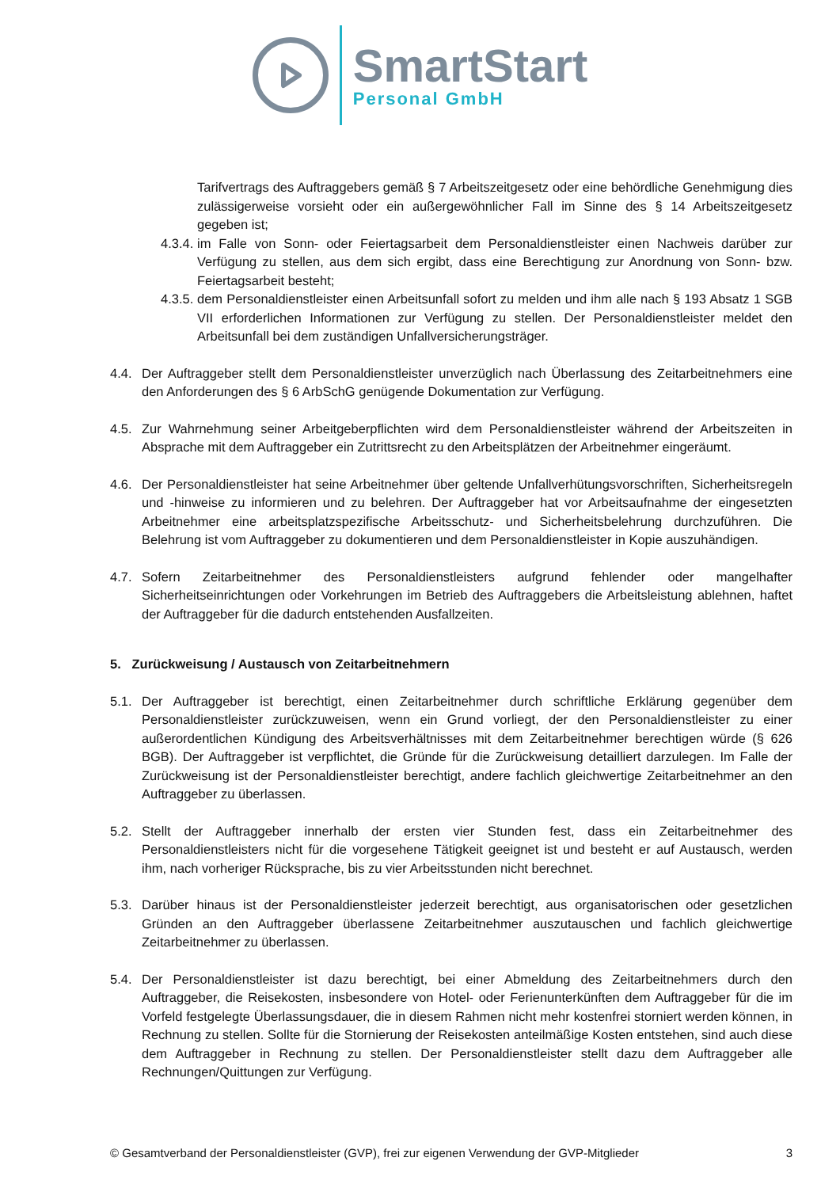SmartStart
Personal GmbH
Tarifvertrags des Auftraggebers gemäß § 7 Arbeitszeitgesetz oder eine behördliche Genehmigung dies zulässigerweise vorsieht oder ein außergewöhnlicher Fall im Sinne des § 14 Arbeitszeitgesetz gegeben ist;
4.3.4.
im Falle von Sonn- oder Feiertagsarbeit dem Personaldienstleister einen Nachweis darüber zur Verfügung zu stellen, aus dem sich ergibt, dass eine Berechtigung zur Anordnung von Sonn- bzw. Feiertagsarbeit besteht;
4.3.5.
dem Personaldienstleister einen Arbeitsunfall sofort zu melden und ihm alle nach § 193 Absatz 1 SGB VII erforderlichen Informationen zur Verfügung zu stellen. Der Personaldienstleister meldet den Arbeitsunfall bei dem zuständigen Unfallversicherungsträger.
4.4. Der Auftraggeber stellt dem Personaldienstleister unverzüglich nach Überlassung des Zeitarbeitnehmers eine den Anforderungen des § 6 ArbSchG genügende Dokumentation zur Verfügung.
4.5. Zur Wahrnehmung seiner Arbeitgeberpflichten wird dem Personaldienstleister während der Arbeitszeiten in Absprache mit dem Auftraggeber ein Zutrittsrecht zu den Arbeitsplätzen der Arbeitnehmer eingeräumt.
4.6. Der Personaldienstleister hat seine Arbeitnehmer über geltende Unfallverhütungsvorschriften, Sicherheitsregeln und -hinweise zu informieren und zu belehren. Der Auftraggeber hat vor Arbeitsaufnahme der eingesetzten Arbeitnehmer eine arbeitsplatzspezifische Arbeitsschutz- und Sicherheitsbelehrung durchzuführen. Die Belehrung ist vom Auftraggeber zu dokumentieren und dem Personaldienstleister in Kopie auszuhändigen.
4.7. Sofern Zeitarbeitnehmer des Personaldienstleisters aufgrund fehlender oder mangelhafter Sicherheitseinrichtungen oder Vorkehrungen im Betrieb des Auftraggebers die Arbeitsleistung ablehnen, haftet der Auftraggeber für die dadurch entstehenden Ausfallzeiten.
5. Zurückweisung / Austausch von Zeitarbeitnehmern
5.1. Der Auftraggeber ist berechtigt, einen Zeitarbeitnehmer durch schriftliche Erklärung gegenüber dem Personaldienstleister zurückzuweisen, wenn ein Grund vorliegt, der den Personaldienstleister zu einer außerordentlichen Kündigung des Arbeitsverhältnisses mit dem Zeitarbeitnehmer berechtigen würde (§ 626 BGB). Der Auftraggeber ist verpflichtet, die Gründe für die Zurückweisung detailliert darzulegen. Im Falle der Zurückweisung ist der Personaldienstleister berechtigt, andere fachlich gleichwertige Zeitarbeitnehmer an den Auftraggeber zu überlassen.
5.2. Stellt der Auftraggeber innerhalb der ersten vier Stunden fest, dass ein Zeitarbeitnehmer des Personaldienstleisters nicht für die vorgesehene Tätigkeit geeignet ist und besteht er auf Austausch, werden ihm, nach vorheriger Rücksprache, bis zu vier Arbeitsstunden nicht berechnet.
5.3. Darüber hinaus ist der Personaldienstleister jederzeit berechtigt, aus organisatorischen oder gesetzlichen Gründen an den Auftraggeber überlassene Zeitarbeitnehmer auszutauschen und fachlich gleichwertige Zeitarbeitnehmer zu überlassen.
5.4. Der Personaldienstleister ist dazu berechtigt, bei einer Abmeldung des Zeitarbeitnehmers durch den Auftraggeber, die Reisekosten, insbesondere von Hotel- oder Ferienunterkünften dem Auftraggeber für die im Vorfeld festgelegte Überlassungsdauer, die in diesem Rahmen nicht mehr kostenfrei storniert werden können, in Rechnung zu stellen. Sollte für die Stornierung der Reisekosten anteilmäßige Kosten entstehen, sind auch diese dem Auftraggeber in Rechnung zu stellen. Der Personaldienstleister stellt dazu dem Auftraggeber alle Rechnungen/Quittungen zur Verfügung.
© Gesamtverband der Personaldienstleister (GVP), frei zur eigenen Verwendung der GVP-Mitglieder 3